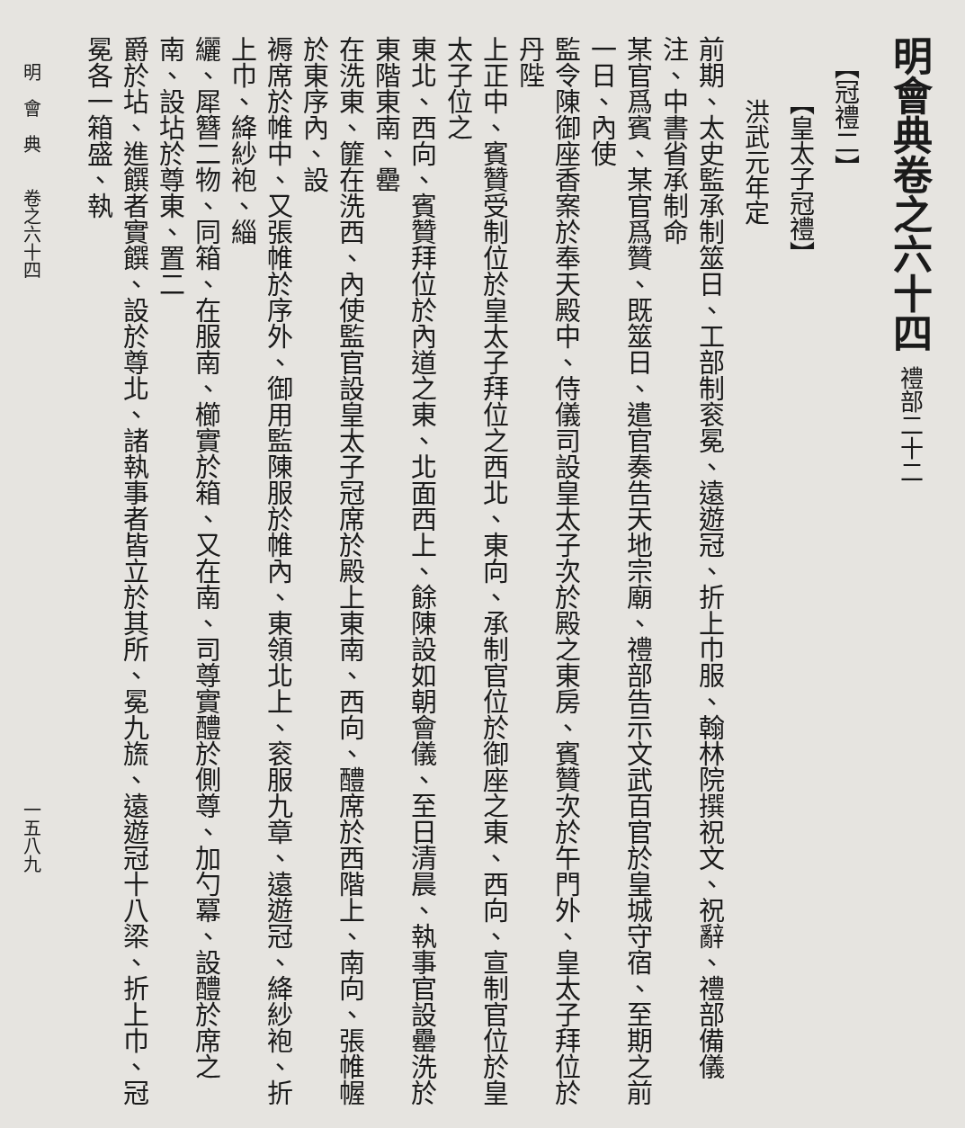明會典卷之六十四 禮部二十二
【冠禮二】
【皇太子冠禮】
洪武元年定
前期、太史監承制筮日、工部制衮冕、遠遊冠、折上巾服、翰林院撰祝文、祝辭、禮部備儀注、中書省承制命
某官爲賓、某官爲贊、既筮日、遣官奏告天地宗廟、禮部告示文武百官於皇城守宿、至期之前一日、內使
監令陳御座香案於奉天殿中、侍儀司設皇太子次於殿之東房、賓贊次於午門外、皇太子拜位於丹陛
上正中、賓贊受制位於皇太子拜位之西北、東向、承制官位於御座之東、西向、宣制官位於皇太子位之
東北、西向、賓贊拜位於內道之東、北面西上、餘陳設如朝會儀、至日清晨、執事官設罍洗於東階東南、罍
在洗東、篚在洗西、內使監官設皇太子冠席於殿上東南、西向、醴席於西階上、南向、張帷幄於東序內、設
褥席於帷中、又張帷於序外、御用監陳服於帷內、東領北上、衮服九章、遠遊冠、絳紗袍、折上巾、絳紗袍、緇
纚、犀簪二物、同箱、在服南、櫛實於箱、又在南、司尊實醴於側尊、加勺冪、設醴於席之南、設坫於尊東、置二
爵於坫、進饌者實饌、設於尊北、諸執事者皆立於其所、冕九旒、遠遊冠十八梁、折上巾、冠冕各一箱盛、執
明　會　典　　卷之六十四 一五八九